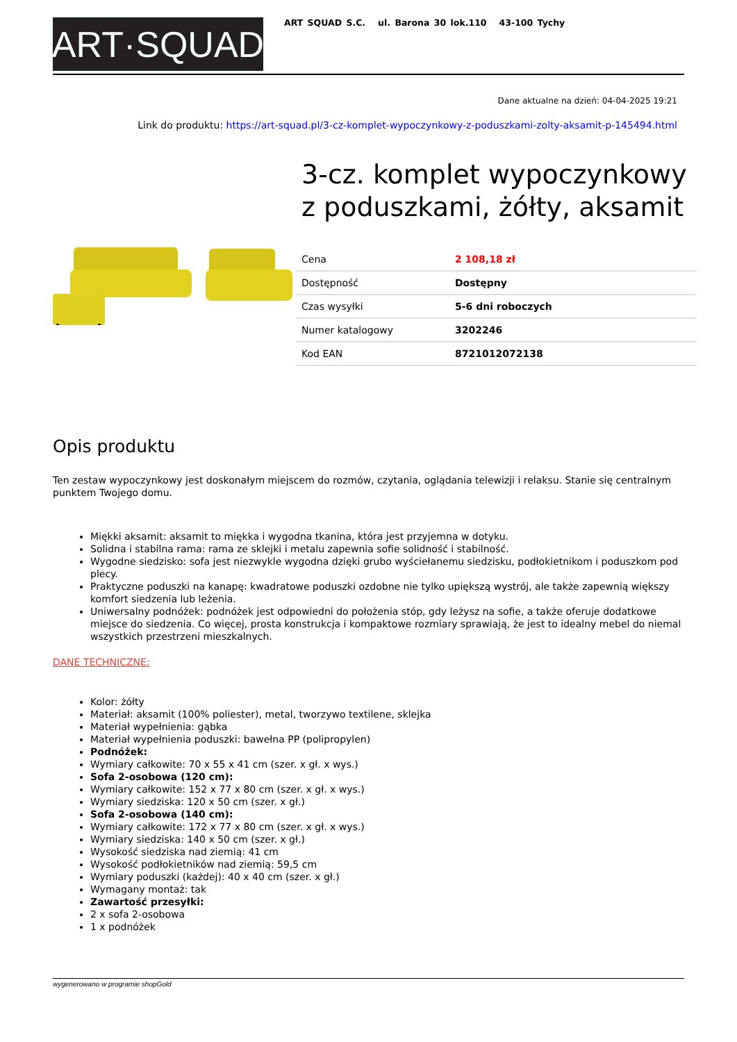ART·SQUAD
ART SQUAD S.C. ul. Barona 30 lok.110 43-100 Tychy
Dane aktualne na dzień: 04-04-2025 19:21
Link do produktu: https://art-squad.pl/3-cz-komplet-wypoczynkowy-z-poduszkami-zolty-aksamit-p-145494.html
3-cz. komplet wypoczynkowy z poduszkami, żółty, aksamit
| Cena | 2 108,18 zł |
| Dostępność | Dostępny |
| Czas wysyłki | 5-6 dni roboczych |
| Numer katalogowy | 3202246 |
| Kod EAN | 8721012072138 |
Opis produktu
Ten zestaw wypoczynkowy jest doskonałym miejscem do rozmów, czytania, oglądania telewizji i relaksu. Stanie się centralnym punktem Twojego domu.
Miękki aksamit: aksamit to miękka i wygodna tkanina, która jest przyjemna w dotyku.
Solidna i stabilna rama: rama ze sklejki i metalu zapewnia sofie solidność i stabilność.
Wygodne siedzisko: sofa jest niezwykle wygodna dzięki grubo wyściełanemu siedzisku, podłokietnikom i poduszkom pod plecy.
Praktyczne poduszki na kanapę: kwadratowe poduszki ozdobne nie tylko upiększą wystrój, ale także zapewnią większy komfort siedzenia lub leżenia.
Uniwersalny podnóżek: podnóżek jest odpowiedni do położenia stóp, gdy leżysz na sofie, a także oferuje dodatkowe miejsce do siedzenia. Co więcej, prosta konstrukcja i kompaktowe rozmiary sprawiają, że jest to idealny mebel do niemal wszystkich przestrzeni mieszkalnych.
DANE TECHNICZNE:
Kolor: żółty
Materiał: aksamit (100% poliester), metal, tworzywo textilene, sklejka
Materiał wypełnienia: gąbka
Materiał wypełnienia poduszki: bawełna PP (polipropylen)
Podnóżek:
Wymiary całkowite: 70 x 55 x 41 cm (szer. x gł. x wys.)
Sofa 2-osobowa (120 cm):
Wymiary całkowite: 152 x 77 x 80 cm (szer. x gł. x wys.)
Wymiary siedziska: 120 x 50 cm (szer. x gł.)
Sofa 2-osobowa (140 cm):
Wymiary całkowite: 172 x 77 x 80 cm (szer. x gł. x wys.)
Wymiary siedziska: 140 x 50 cm (szer. x gł.)
Wysokość siedziska nad ziemią: 41 cm
Wysokość podłokietników nad ziemią: 59,5 cm
Wymiary poduszki (każdej): 40 x 40 cm (szer. x gł.)
Wymagany montaż: tak
Zawartość przesyłki:
2 x sofa 2-osobowa
1 x podnóżek
wygenerowano w programie shopGold